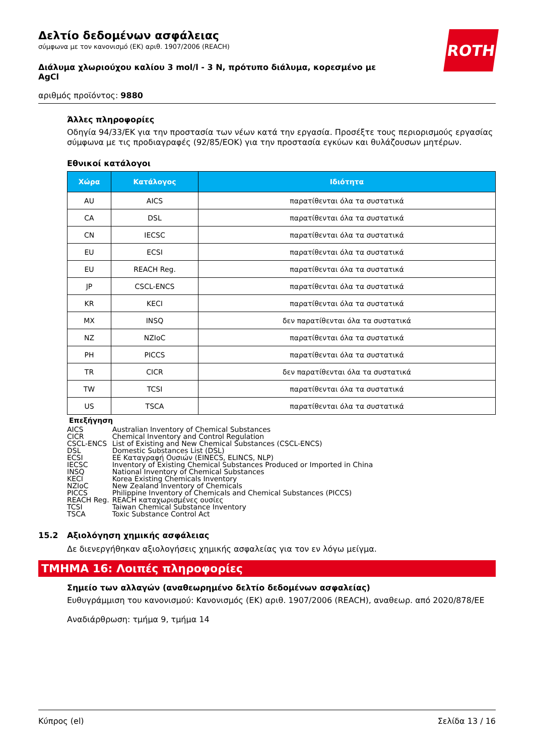ROTH
Δελτίο δεδομένων ασφάλειας
σύμφωνα με τον κανονισμό (ΕΚ) αριθ. 1907/2006 (REACH)
Διάλυμα χλωριούχου καλίου 3 mol/l - 3 N, πρότυπο διάλυμα, κορεσμένο με AgCl
αριθμός προϊόντος: 9880
Άλλες πληροφορίες
Οδηγία 94/33/ΕΚ για την προστασία των νέων κατά την εργασία. Προσέξτε τους περιορισμούς εργασίας σύμφωνα με τις προδιαγραφές (92/85/ΕΟΚ) για την προστασία εγκύων και θυλάζουσων μητέρων.
Εθνικοί κατάλογοι
| Χώρα | Κατάλογος | Ιδιότητα |
| --- | --- | --- |
| AU | AICS | παρατίθενται όλα τα συστατικά |
| CA | DSL | παρατίθενται όλα τα συστατικά |
| CN | IECSC | παρατίθενται όλα τα συστατικά |
| EU | ECSI | παρατίθενται όλα τα συστατικά |
| EU | REACH Reg. | παρατίθενται όλα τα συστατικά |
| JP | CSCL-ENCS | παρατίθενται όλα τα συστατικά |
| KR | KECI | παρατίθενται όλα τα συστατικά |
| MX | INSQ | δεν παρατίθενται όλα τα συστατικά |
| NZ | NZIoC | παρατίθενται όλα τα συστατικά |
| PH | PICCS | παρατίθενται όλα τα συστατικά |
| TR | CICR | δεν παρατίθενται όλα τα συστατικά |
| TW | TCSI | παρατίθενται όλα τα συστατικά |
| US | TSCA | παρατίθενται όλα τα συστατικά |
Επεξήγηση
| AICS | Australian Inventory of Chemical Substances |
| CICR | Chemical Inventory and Control Regulation |
| CSCL-ENCS | List of Existing and New Chemical Substances (CSCL-ENCS) |
| DSL | Domestic Substances List (DSL) |
| ECSI | EE Καταγραφή Ουσιών (EINECS, ELINCS, NLP) |
| IECSC | Inventory of Existing Chemical Substances Produced or Imported in China |
| INSQ | National Inventory of Chemical Substances |
| KECI | Korea Existing Chemicals Inventory |
| NZIoC | New Zealand Inventory of Chemicals |
| PICCS | Philippine Inventory of Chemicals and Chemical Substances (PICCS) |
| REACH Reg. | REACH καταχωρισμένες ουσίες |
| TCSI | Taiwan Chemical Substance Inventory |
| TSCA | Toxic Substance Control Act |
15.2 Αξιολόγηση χημικής ασφάλειας
Δε διενεργήθηκαν αξιολογήσεις χημικής ασφαλείας για τον εν λόγω μείγμα.
ΤΜΗΜΑ 16: Λοιπές πληροφορίες
Σημείο των αλλαγών (αναθεωρημένο δελτίο δεδομένων ασφαλείας)
Ευθυγράμμιση του κανονισμού: Κανονισμός (ΕΚ) αριθ. 1907/2006 (REACH), αναθεωρ. από 2020/878/ΕΕ
Αναδιάρθρωση: τμήμα 9, τμήμα 14
Κύπρος (el) Σελίδα 13 / 16